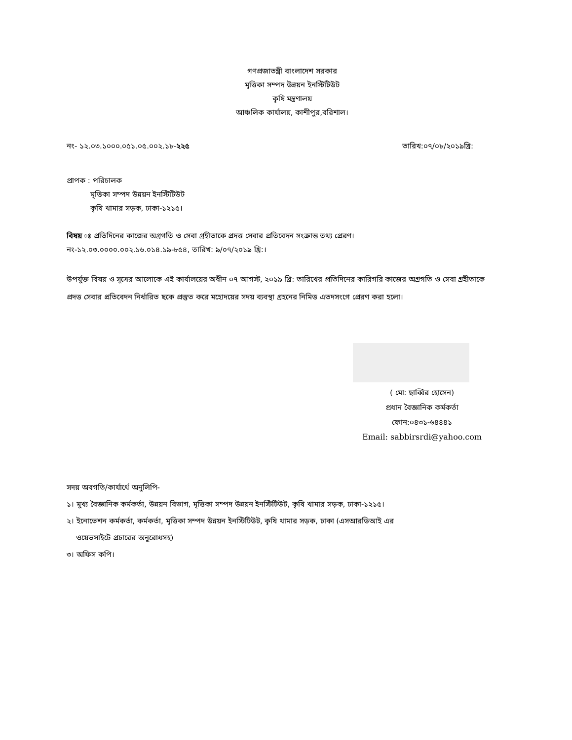গণপ্রজাতন্ত্রী বাংলাদেশ সরকার
মৃত্তিকা সম্পদ উন্নয়ন ইনস্টিটিউট
কৃষি মন্ত্রণালয়
আঞ্চলিক কার্যালয়, কাশীপুর,বরিশাল।
নং- ১২.০৩.১০০০.০৫১.০৫.০০২.১৮-২২৫ তারিখ:০৭/০৮/২০১৯খ্রি:
প্রাপক : পরিচালক
মৃত্তিকা সম্পদ উন্নয়ন ইনস্টিটিউট
কৃষি খামার সড়ক, ঢাকা-১২১৫।
বিষয় ঃ প্রতিদিনের কাজের অগ্রগতি ও সেবা গ্রহীতাকে প্রদত্ত সেবার প্রতিবেদন সংক্রান্ত তথ্য প্রেরণ।
নং-১২.০৩.০০০০.০০২.১৬.০১৪.১৯-৮৫৪, তারিখ: ৯/০৭/২০১৯ খ্রি:।
উপর্যুক্ত বিষয় ও সূত্রের আলোকে এই কার্যালয়ের অধীন ০৭ আগস্ট, ২০১৯ খ্রি: তারিখের প্রতিদিনের কারিগরি কাজের অগ্রগতি ও সেবা গ্রহীতাকে প্রদত্ত সেবার প্রতিবেদন নির্ধারিত ছকে প্রস্তুত করে মহোদয়ের সদয় ব্যবস্থা গ্রহনের নিমিত্ত এতদসংগে প্রেরণ করা হলো।
( মো: ছাব্বির হোসেন)
প্রধান বৈজ্ঞানিক কর্মকর্তা
ফোন:০৪৩১-৬৪৪৪১
Email: sabbirsrdi@yahoo.com
সদয় অবগতি/কার্যার্থে অনুলিপি-
১। মুখ্য বৈজ্ঞানিক কর্মকর্তা, উন্নয়ন বিভাগ, মৃত্তিকা সম্পদ উন্নয়ন ইনস্টিটিউট, কৃষি খামার সড়ক, ঢাকা-১২১৫।
২। ইনোভেশন কর্মকর্তা, কর্মকর্তা, মৃত্তিকা সম্পদ উন্নয়ন ইনস্টিটিউট, কৃষি খামার সড়ক, ঢাকা (এসআরডিআই এর
ওয়েভসাইটে প্রচারের অনুরোধসহ)
৩। অফিস কপি।